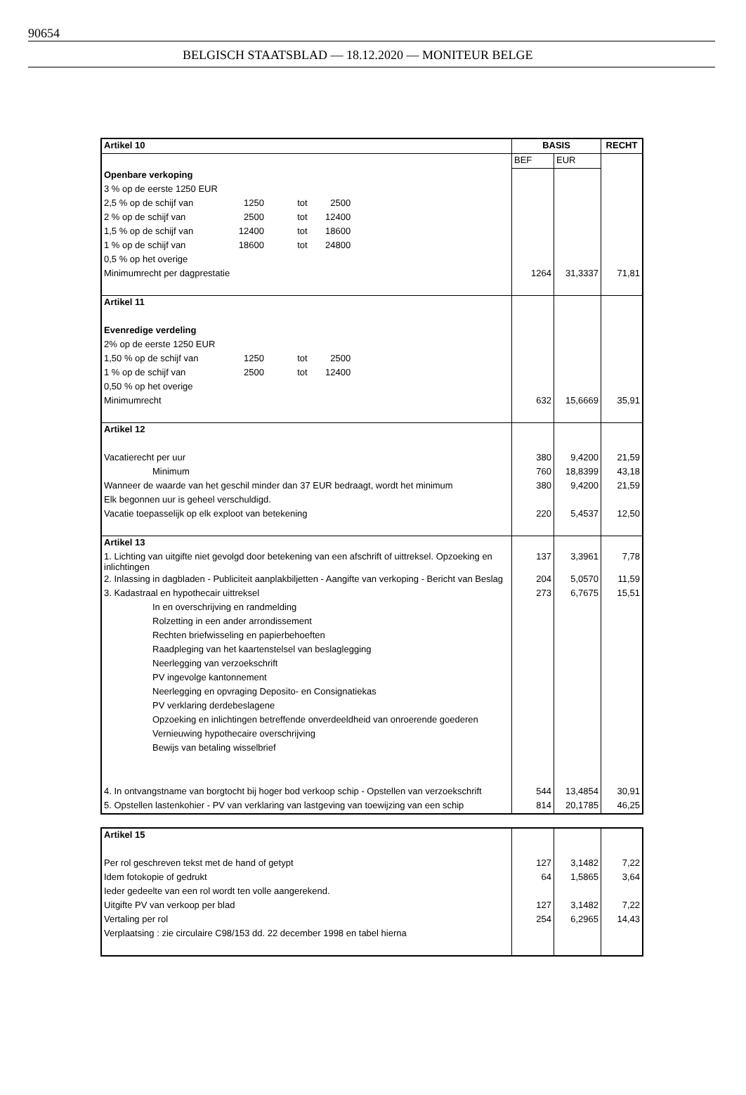90654
BELGISCH STAATSBLAD — 18.12.2020 — MONITEUR BELGE
| Artikel 10 | BASIS | | RECHT |
| | BEF | EUR | |
| Openbare verkoping | | | |
| 3 % op de eerste 1250 EUR | | | |
| 2,5 % op de schijf van 1250 tot 2500 | | | |
| 2 % op de schijf van 2500 tot 12400 | | | |
| 1,5 % op de schijf van 12400 tot 18600 | | | |
| 1 % op de schijf van 18600 tot 24800 | | | |
| 0,5 % op het overige | | | |
| Minimumrecht per dagprestatie | 1264 | 31,3337 | 71,81 |
| Artikel 11 | | | |
| Evenredige verdeling | | | |
| 2% op de eerste 1250 EUR | | | |
| 1,50 % op de schijf van 1250 tot 2500 | | | |
| 1 % op de schijf van 2500 tot 12400 | | | |
| 0,50 % op het overige | | | |
| Minimumrecht | 632 | 15,6669 | 35,91 |
| Artikel 12 | | | |
| Vacatierecht per uur | 380 | 9,4200 | 21,59 |
| Minimum | 760 | 18,8399 | 43,18 |
| Wanneer de waarde van het geschil minder dan 37 EUR bedraagt, wordt het minimum | 380 | 9,4200 | 21,59 |
| Elk begonnen uur is geheel verschuldigd. | | | |
| Vacatie toepasselijk op elk exploot van betekening | 220 | 5,4537 | 12,50 |
| Artikel 13 | | | |
| 1. Lichting van uitgifte niet gevolgd door betekening van een afschrift of uittreksel. Opzoeking en inlichtingen | 137 | 3,3961 | 7,78 |
| 2. Inlassing in dagbladen - Publiciteit aanplakbiljetten - Aangifte van verkoping - Bericht van Beslag | 204 | 5,0570 | 11,59 |
| 3. Kadastraal en hypothecair uittreksel | 273 | 6,7675 | 15,51 |
| In en overschrijving en randmelding | | | |
| Rolzetting in een ander arrondissement | | | |
| Rechten briefwisseling en papierbehoeften | | | |
| Raadpleging van het kaartenstelsel van beslaglegging | | | |
| Neerlegging van verzoekschrift | | | |
| PV ingevolge kantonnement | | | |
| Neerlegging en opvraging Deposito- en Consignatiekas | | | |
| PV verklaring derdebeslagene | | | |
| Opzoeking en inlichtingen betreffende onverdeeldheid van onroerende goederen | | | |
| Vernieuwing hypothecaire overschrijving | | | |
| Bewijs van betaling wisselbrief | | | |
| 4. In ontvangstname van borgtocht bij hoger bod verkoop schip - Opstellen van verzoekschrift | 544 | 13,4854 | 30,91 |
| 5. Opstellen lastenkohier - PV van verklaring van lastgeving van toewijzing van een schip | 814 | 20,1785 | 46,25 |
| Artikel 15 | | | |
| Per rol geschreven tekst met de hand of getypt | 127 | 3,1482 | 7,22 |
| Idem fotokopie of gedrukt | 64 | 1,5865 | 3,64 |
| Ieder gedeelte van een rol wordt ten volle aangerekend. | | | |
| Uitgifte PV van verkoop per blad | 127 | 3,1482 | 7,22 |
| Vertaling per rol | 254 | 6,2965 | 14,43 |
| Verplaatsing : zie circulaire C98/153 dd. 22 december 1998 en tabel hierna | | | |